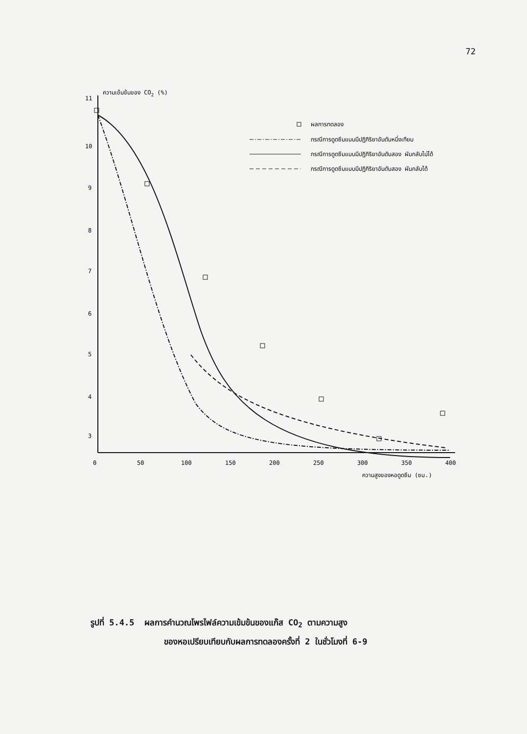72
ความเข้มข้นของ CO2 (%)
11
10
9
8
7
6
5
4
3
0
50
100
150
200
250
300
350
400
ความสูงของหอดูดซึม (ซม.)
ผลการทดลอง
กรณีการดูดซึมแบบมีปฏิกิริยาอันดับหนึ่งเทียม
กรณีการดูดซึมแบบมีปฏิกิริยาอันดับสอง ผันกลับไม่ได้
กรณีการดูดซึมแบบมีปฏิกิริยาอันดับสอง ผันกลับได้
รูปที่ 5.4.5 ผลการคำนวณโพรไฟล์ความเข้มข้นของแก๊ส CO<sub>2</sub> ตามความสูง
ของหอเปรียบเทียบกับผลการทดลองครั้งที่ 2 ในชั่วโมงที่ 6-9